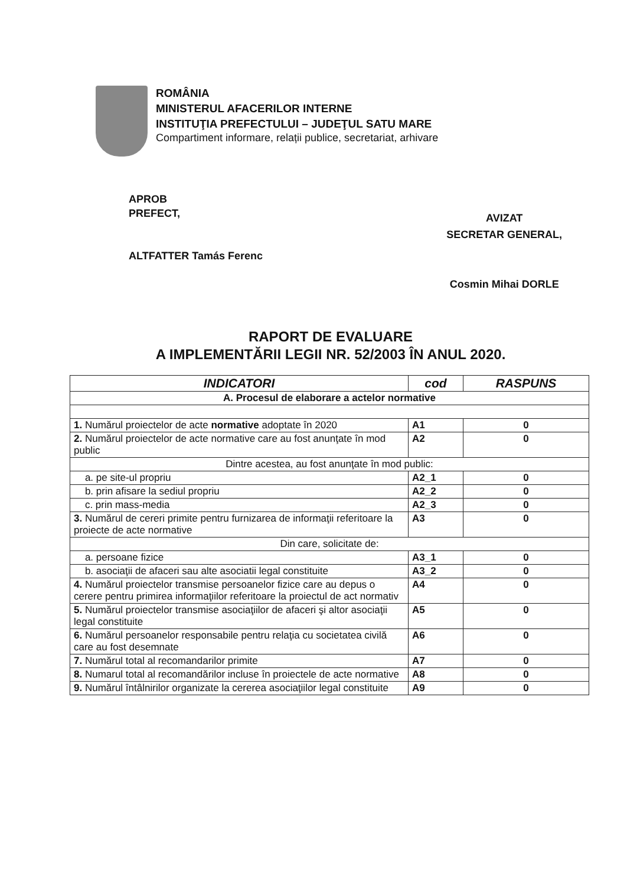ROMÂNIA
MINISTERUL AFACERILOR INTERNE
INSTITUŢIA PREFECTULUI – JUDEŢUL SATU MARE
Compartiment informare, relații publice, secretariat, arhivare
APROB
PREFECT,
ALTFATTER Tamás Ferenc
AVIZAT
SECRETAR GENERAL,
Cosmin Mihai DORLE
RAPORT DE EVALUARE
A IMPLEMENTĂRII LEGII NR. 52/2003 ÎN ANUL 2020.
| INDICATORI | cod | RASPUNS |
| --- | --- | --- |
| A. Procesul de elaborare a actelor normative | | |
| 1. Numărul proiectelor de acte normative adoptate în 2020 | A1 | 0 |
| 2. Numărul proiectelor de acte normative care au fost anunţate în mod public | A2 | 0 |
| Dintre acestea, au fost anunţate în mod public: | | |
| a. pe site-ul propriu | A2_1 | 0 |
| b. prin afisare la sediul propriu | A2_2 | 0 |
| c. prin mass-media | A2_3 | 0 |
| 3. Numărul de cereri primite pentru furnizarea de informaţii referitoare la proiecte de acte normative | A3 | 0 |
| Din care, solicitate de: | | |
| a. persoane fizice | A3_1 | 0 |
| b. asociaţii de afaceri sau alte asociatii legal constituite | A3_2 | 0 |
| 4. Numărul proiectelor transmise persoanelor fizice care au depus o cerere pentru primirea informaţiilor referitoare la proiectul de act normativ | A4 | 0 |
| 5. Numărul proiectelor transmise asociaţiilor de afaceri şi altor asociaţii legal constituite | A5 | 0 |
| 6. Numărul persoanelor responsabile pentru relaţia cu societatea civilă care au fost desemnate | A6 | 0 |
| 7. Numărul total al recomandarilor primite | A7 | 0 |
| 8. Numarul total al recomandărilor incluse în proiectele de acte normative | A8 | 0 |
| 9. Numărul întâlnirilor organizate la cererea asociaţiilor legal constituite | A9 | 0 |